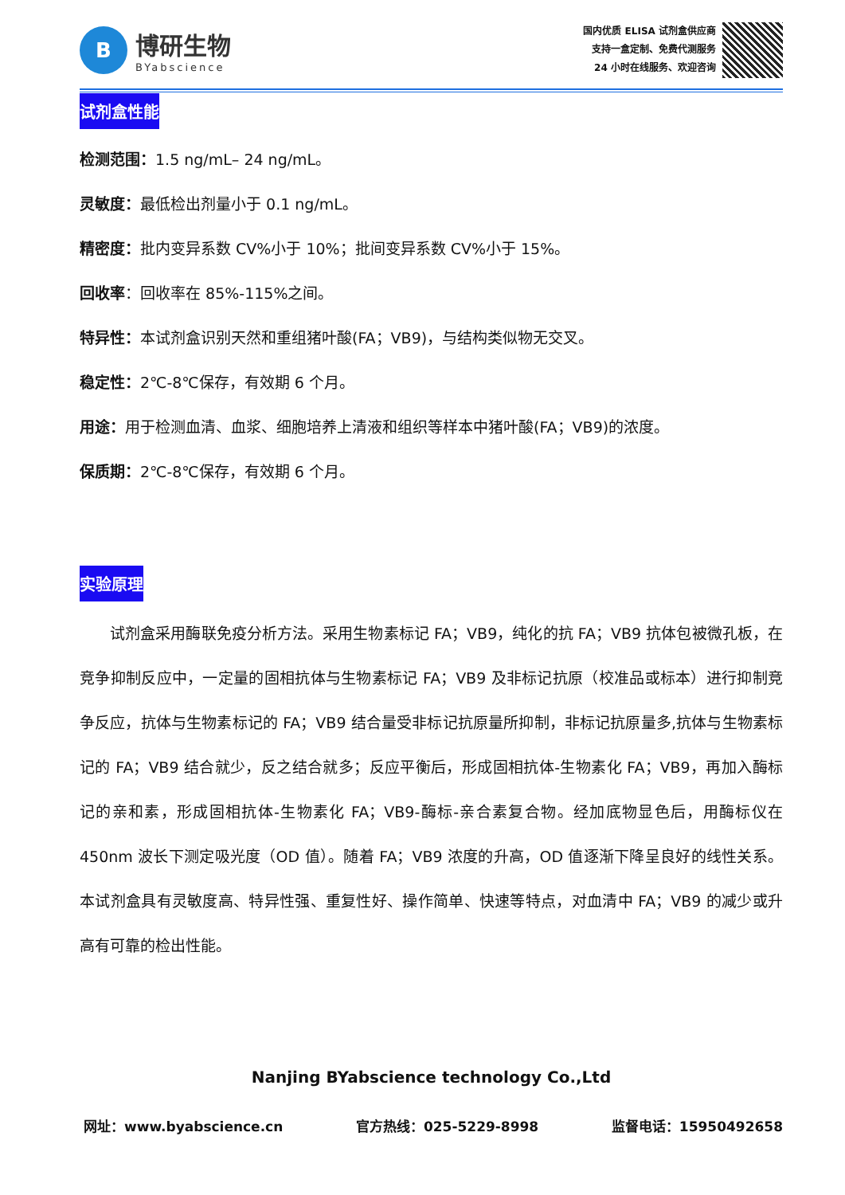B
博研生物
BYabscience
国内优质 ELISA 试剂盒供应商
支持一盒定制、免费代测服务
24 小时在线服务、欢迎咨询
试剂盒性能
检测范围：1.5 ng/mL– 24 ng/mL。
灵敏度：最低检出剂量小于 0.1 ng/mL。
精密度：批内变异系数 CV%小于 10%；批间变异系数 CV%小于 15%。
回收率：回收率在 85%-115%之间。
特异性：本试剂盒识别天然和重组猪叶酸(FA；VB9)，与结构类似物无交叉。
稳定性：2℃-8℃保存，有效期 6 个月。
用途：用于检测血清、血浆、细胞培养上清液和组织等样本中猪叶酸(FA；VB9)的浓度。
保质期：2℃-8℃保存，有效期 6 个月。
实验原理
试剂盒采用酶联免疫分析方法。采用生物素标记 FA；VB9，纯化的抗 FA；VB9 抗体包被微孔板，在竞争抑制反应中，一定量的固相抗体与生物素标记 FA；VB9 及非标记抗原（校准品或标本）进行抑制竞争反应，抗体与生物素标记的 FA；VB9 结合量受非标记抗原量所抑制，非标记抗原量多,抗体与生物素标记的 FA；VB9 结合就少，反之结合就多；反应平衡后，形成固相抗体-生物素化 FA；VB9，再加入酶标记的亲和素，形成固相抗体-生物素化 FA；VB9-酶标-亲合素复合物。经加底物显色后，用酶标仪在 450nm 波长下测定吸光度（OD 值）。随着 FA；VB9 浓度的升高，OD 值逐渐下降呈良好的线性关系。本试剂盒具有灵敏度高、特异性强、重复性好、操作简单、快速等特点，对血清中 FA；VB9 的减少或升高有可靠的检出性能。
Nanjing BYabscience technology Co.,Ltd
网址：www.byabscience.cn 官方热线：025-5229-8998 监督电话：15950492658